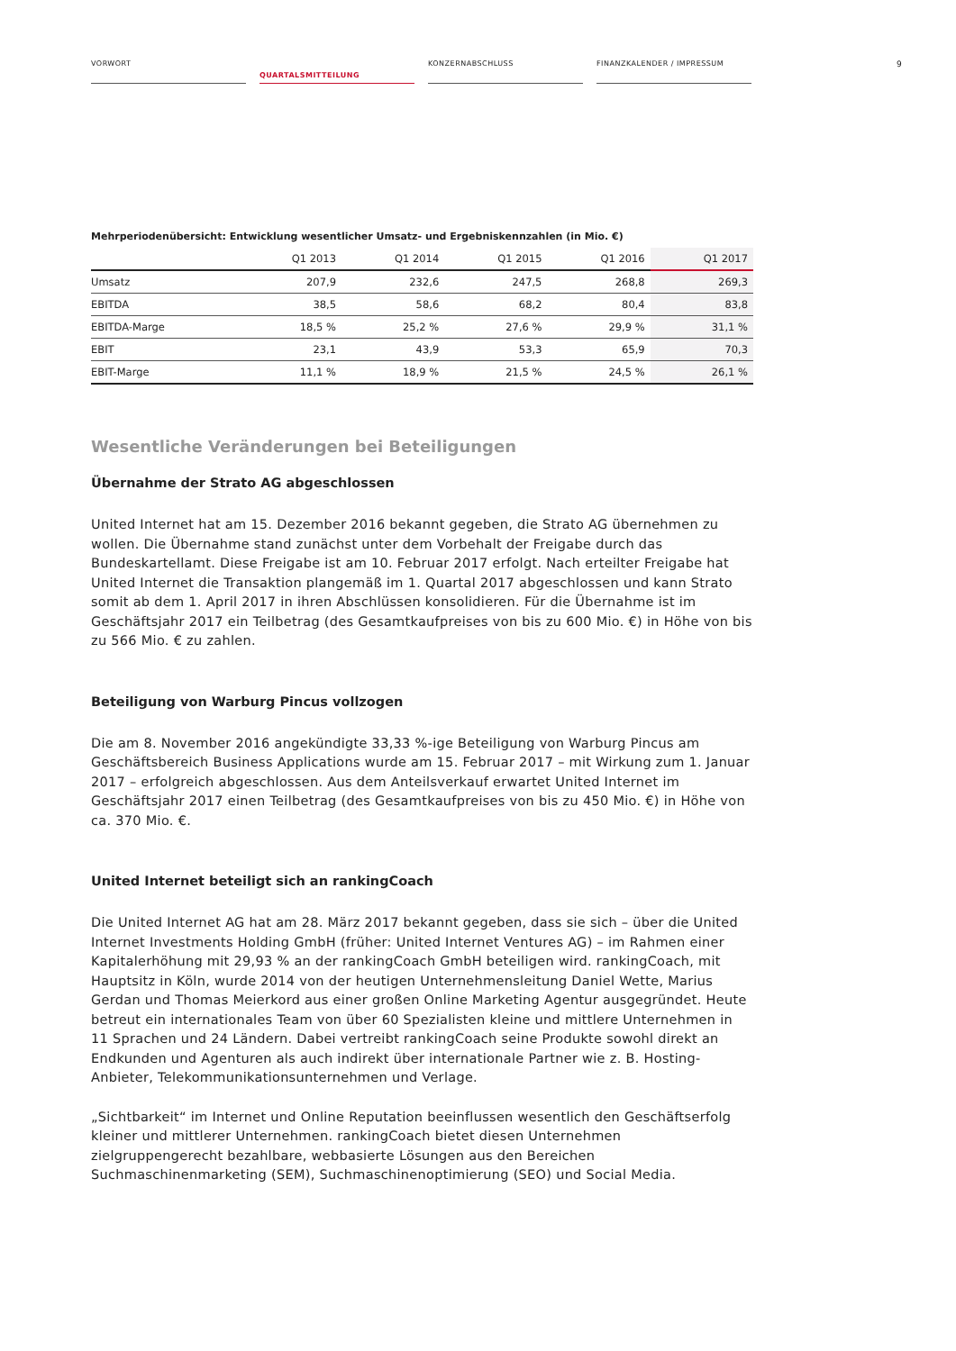VORWORT
QUARTALSMITTEILUNG
KONZERNABSCHLUSS FINANZKALENDER / IMPRESSUM
9
Mehrperiodenübersicht: Entwicklung wesentlicher Umsatz- und Ergebniskennzahlen (in Mio. €)
| | Q1 2013 | Q1 2014 | Q1 2015 | Q1 2016 | Q1 2017 |
| --- | --- | --- | --- | --- | --- |
| Umsatz | 207,9 | 232,6 | 247,5 | 268,8 | 269,3 |
| EBITDA | 38,5 | 58,6 | 68,2 | 80,4 | 83,8 |
| EBITDA-Marge | 18,5 % | 25,2 % | 27,6 % | 29,9 % | 31,1 % |
| EBIT | 23,1 | 43,9 | 53,3 | 65,9 | 70,3 |
| EBIT-Marge | 11,1 % | 18,9 % | 21,5 % | 24,5 % | 26,1 % |
Wesentliche Veränderungen bei Beteiligungen
Übernahme der Strato AG abgeschlossen
United Internet hat am 15. Dezember 2016 bekannt gegeben, die Strato AG übernehmen zu wollen. Die Übernahme stand zunächst unter dem Vorbehalt der Freigabe durch das Bundeskartellamt. Diese Freigabe ist am 10. Februar 2017 erfolgt. Nach erteilter Freigabe hat United Internet die Transaktion plangemäß im 1. Quartal 2017 abgeschlossen und kann Strato somit ab dem 1. April 2017 in ihren Abschlüssen konsolidieren. Für die Übernahme ist im Geschäftsjahr 2017 ein Teilbetrag (des Gesamtkaufpreises von bis zu 600 Mio. €) in Höhe von bis zu 566 Mio. € zu zahlen.
Beteiligung von Warburg Pincus vollzogen
Die am 8. November 2016 angekündigte 33,33 %-ige Beteiligung von Warburg Pincus am Geschäfts­bereich Business Applications wurde am 15. Februar 2017 – mit Wirkung zum 1. Januar 2017 – erfolgreich abgeschlossen. Aus dem Anteilsverkauf erwartet United Internet im Geschäftsjahr 2017 einen Teilbetrag (des Gesamtkaufpreises von bis zu 450 Mio. €) in Höhe von ca. 370 Mio. €.
United Internet beteiligt sich an rankingCoach
Die United Internet AG hat am 28. März 2017 bekannt gegeben, dass sie sich – über die United Internet Investments Holding GmbH (früher: United Internet Ventures AG) – im Rahmen einer Kapitalerhöhung mit 29,93 % an der rankingCoach GmbH beteiligen wird. rankingCoach, mit Haupt­sitz in Köln, wurde 2014 von der heutigen Unternehmensleitung Daniel Wette, Marius Gerdan und Thomas Meierkord aus einer großen Online Marketing Agentur ausgegründet. Heute betreut ein internationales Team von über 60 Spezialisten kleine und mittlere Unternehmen in 11 Sprachen und 24 Ländern. Dabei vertreibt rankingCoach seine Produkte sowohl direkt an Endkunden und Agenturen als auch indirekt über internationale Partner wie z. B. Hosting-Anbieter, Tele­kommunikationsunternehmen und Verlage.
„Sichtbarkeit“ im Internet und Online Reputation beeinflussen wesentlich den Geschäftserfolg kleiner und mittlerer Unternehmen. rankingCoach bietet diesen Unternehmen zielgruppengerecht bezahlbare, webbasierte Lösungen aus den Bereichen Suchmaschinenmarketing (SEM), Such­maschinenoptimierung (SEO) und Social Media.